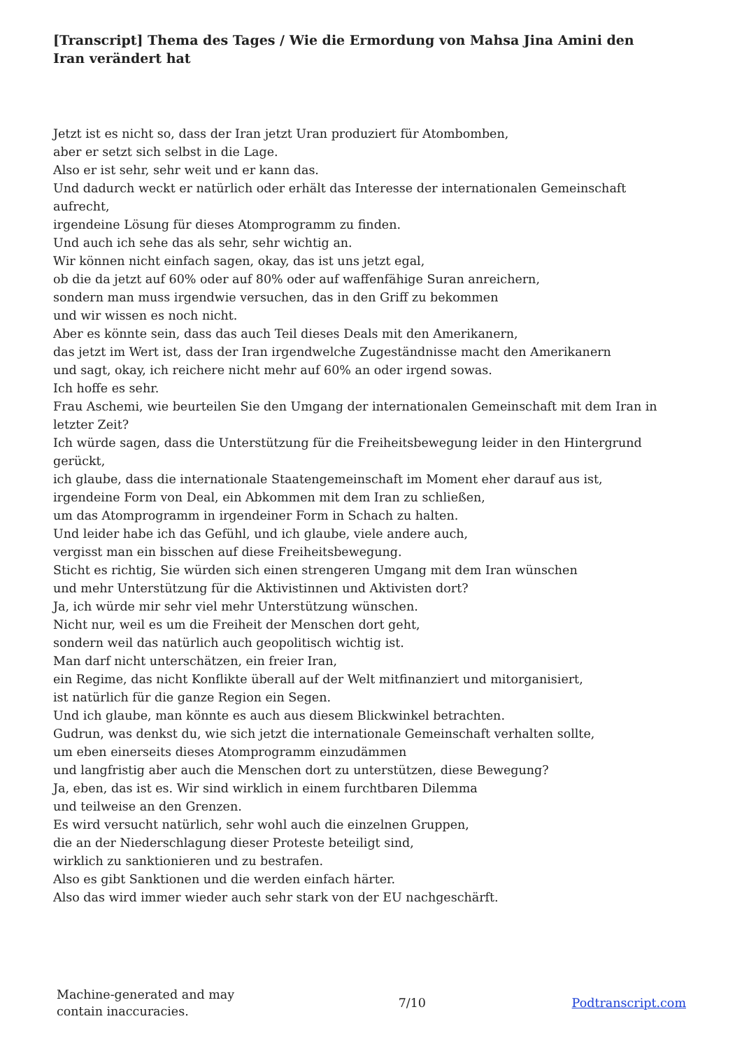[Transcript] Thema des Tages / Wie die Ermordung von Mahsa Jina Amini den Iran verändert hat
Jetzt ist es nicht so, dass der Iran jetzt Uran produziert für Atombomben,
aber er setzt sich selbst in die Lage.
Also er ist sehr, sehr weit und er kann das.
Und dadurch weckt er natürlich oder erhält das Interesse der internationalen Gemeinschaft aufrecht,
irgendeine Lösung für dieses Atomprogramm zu finden.
Und auch ich sehe das als sehr, sehr wichtig an.
Wir können nicht einfach sagen, okay, das ist uns jetzt egal,
ob die da jetzt auf 60% oder auf 80% oder auf waffenfähige Suran anreichern,
sondern man muss irgendwie versuchen, das in den Griff zu bekommen
und wir wissen es noch nicht.
Aber es könnte sein, dass das auch Teil dieses Deals mit den Amerikanern,
das jetzt im Wert ist, dass der Iran irgendwelche Zugeständnisse macht den Amerikanern
und sagt, okay, ich reichere nicht mehr auf 60% an oder irgend sowas.
Ich hoffe es sehr.
Frau Aschemi, wie beurteilen Sie den Umgang der internationalen Gemeinschaft mit dem Iran in letzter Zeit?
Ich würde sagen, dass die Unterstützung für die Freiheitsbewegung leider in den Hintergrund gerückt,
ich glaube, dass die internationale Staatengemeinschaft im Moment eher darauf aus ist,
irgendeine Form von Deal, ein Abkommen mit dem Iran zu schließen,
um das Atomprogramm in irgendeiner Form in Schach zu halten.
Und leider habe ich das Gefühl, und ich glaube, viele andere auch,
vergisst man ein bisschen auf diese Freiheitsbewegung.
Sticht es richtig, Sie würden sich einen strengeren Umgang mit dem Iran wünschen
und mehr Unterstützung für die Aktivistinnen und Aktivisten dort?
Ja, ich würde mir sehr viel mehr Unterstützung wünschen.
Nicht nur, weil es um die Freiheit der Menschen dort geht,
sondern weil das natürlich auch geopolitisch wichtig ist.
Man darf nicht unterschätzen, ein freier Iran,
ein Regime, das nicht Konflikte überall auf der Welt mitfinanziert und mitorganisiert,
ist natürlich für die ganze Region ein Segen.
Und ich glaube, man könnte es auch aus diesem Blickwinkel betrachten.
Gudrun, was denkst du, wie sich jetzt die internationale Gemeinschaft verhalten sollte,
um eben einerseits dieses Atomprogramm einzudämmen
und langfristig aber auch die Menschen dort zu unterstützen, diese Bewegung?
Ja, eben, das ist es. Wir sind wirklich in einem furchtbaren Dilemma
und teilweise an den Grenzen.
Es wird versucht natürlich, sehr wohl auch die einzelnen Gruppen,
die an der Niederschlagung dieser Proteste beteiligt sind,
wirklich zu sanktionieren und zu bestrafen.
Also es gibt Sanktionen und die werden einfach härter.
Also das wird immer wieder auch sehr stark von der EU nachgeschärft.
Machine-generated and may contain inaccuracies.
7/10 Podtranscript.com